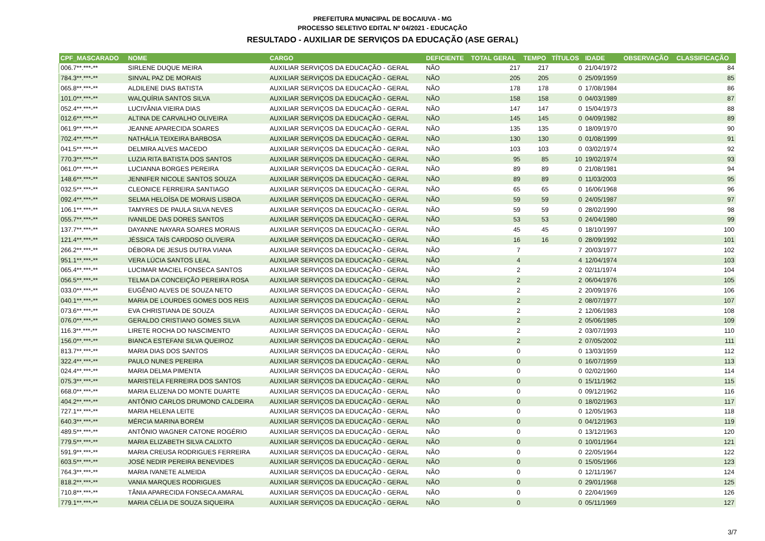PREFEITURA MUNICIPAL DE BOCAIUVA - MG
PROCESSO SELETIVO EDITAL Nº 04/2021 - EDUCAÇÃO
RESULTADO - AUXILIAR DE SERVIÇOS DA EDUCAÇÃO (ASE GERAL)
| CPF_MASCARADO | NOME | CARGO | DEFICIENTE | TOTAL GERAL | TEMPO | TÍTULOS | IDADE | OBSERVAÇÃO | CLASSIFICAÇÃO |
| --- | --- | --- | --- | --- | --- | --- | --- | --- | --- |
| 006.7**.***-** | SIRLENE DUQUE MEIRA | AUXILIAR SERVIÇOS DA EDUCAÇÃO - GERAL | NÃO | 217 | 217 | 0 | 21/04/1972 | | 84 |
| 784.3**.***-** | SINVAL PAZ DE MORAIS | AUXILIAR SERVIÇOS DA EDUCAÇÃO - GERAL | NÃO | 205 | 205 | 0 | 25/09/1959 | | 85 |
| 065.8**.***-** | ALDILENE DIAS BATISTA | AUXILIAR SERVIÇOS DA EDUCAÇÃO - GERAL | NÃO | 178 | 178 | 0 | 17/08/1984 | | 86 |
| 101.0**.***-** | WALQUÍRIA SANTOS SILVA | AUXILIAR SERVIÇOS DA EDUCAÇÃO - GERAL | NÃO | 158 | 158 | 0 | 04/03/1989 | | 87 |
| 052.4**.***-** | LUCIVÂNIA VIEIRA DIAS | AUXILIAR SERVIÇOS DA EDUCAÇÃO - GERAL | NÃO | 147 | 147 | 0 | 15/04/1973 | | 88 |
| 012.6**.***-** | ALTINA DE CARVALHO OLIVEIRA | AUXILIAR SERVIÇOS DA EDUCAÇÃO - GERAL | NÃO | 145 | 145 | 0 | 04/09/1982 | | 89 |
| 061.9**.***-** | JEANNE APARECIDA SOARES | AUXILIAR SERVIÇOS DA EDUCAÇÃO - GERAL | NÃO | 135 | 135 | 0 | 18/09/1970 | | 90 |
| 702.4**.***-** | NATHÁLIA TEIXEIRA BARBOSA | AUXILIAR SERVIÇOS DA EDUCAÇÃO - GERAL | NÃO | 130 | 130 | 0 | 01/08/1999 | | 91 |
| 041.5**.***-** | DELMIRA ALVES MACEDO | AUXILIAR SERVIÇOS DA EDUCAÇÃO - GERAL | NÃO | 103 | 103 | 0 | 03/02/1974 | | 92 |
| 770.3**.***-** | LUZIA RITA BATISTA DOS SANTOS | AUXILIAR SERVIÇOS DA EDUCAÇÃO - GERAL | NÃO | 95 | 85 | 10 | 19/02/1974 | | 93 |
| 061.0**.***-** | LUCIANNA BORGES PEREIRA | AUXILIAR SERVIÇOS DA EDUCAÇÃO - GERAL | NÃO | 89 | 89 | 0 | 21/08/1981 | | 94 |
| 148.6**.***-** | JENNIFER NICOLE SANTOS SOUZA | AUXILIAR SERVIÇOS DA EDUCAÇÃO - GERAL | NÃO | 89 | 89 | 0 | 11/03/2003 | | 95 |
| 032.5**.***-** | CLEONICE FERREIRA SANTIAGO | AUXILIAR SERVIÇOS DA EDUCAÇÃO - GERAL | NÃO | 65 | 65 | 0 | 16/06/1968 | | 96 |
| 092.4**.***-** | SELMA HELOÍSA DE MORAIS LISBOA | AUXILIAR SERVIÇOS DA EDUCAÇÃO - GERAL | NÃO | 59 | 59 | 0 | 24/05/1987 | | 97 |
| 106.1**.***-** | TAMYRES DE PAULA SILVA NEVES | AUXILIAR SERVIÇOS DA EDUCAÇÃO - GERAL | NÃO | 59 | 59 | 0 | 28/02/1990 | | 98 |
| 055.7**.***-** | IVANILDE DAS DORES SANTOS | AUXILIAR SERVIÇOS DA EDUCAÇÃO - GERAL | NÃO | 53 | 53 | 0 | 24/04/1980 | | 99 |
| 137.7**.***-** | DAYANNE NAYARA SOARES MORAIS | AUXILIAR SERVIÇOS DA EDUCAÇÃO - GERAL | NÃO | 45 | 45 | 0 | 18/10/1997 | | 100 |
| 121.4**.***-** | JÉSSICA TAÍS CARDOSO OLIVEIRA | AUXILIAR SERVIÇOS DA EDUCAÇÃO - GERAL | NÃO | 16 | 16 | 0 | 28/09/1992 | | 101 |
| 266.2**.***-** | DÉBORA DE JESUS DUTRA VIANA | AUXILIAR SERVIÇOS DA EDUCAÇÃO - GERAL | NÃO | 7 | | 7 | 20/03/1977 | | 102 |
| 951.1**.***-** | VERA LÚCIA SANTOS LEAL | AUXILIAR SERVIÇOS DA EDUCAÇÃO - GERAL | NÃO | 4 | | 4 | 12/04/1974 | | 103 |
| 065.4**.***-** | LUCIMAR MACIEL FONSECA SANTOS | AUXILIAR SERVIÇOS DA EDUCAÇÃO - GERAL | NÃO | 2 | | 2 | 02/11/1974 | | 104 |
| 056.5**.***-** | TELMA DA CONCEIÇÃO PEREIRA ROSA | AUXILIAR SERVIÇOS DA EDUCAÇÃO - GERAL | NÃO | 2 | | 2 | 06/04/1976 | | 105 |
| 033.0**.***-** | EUGÊNIO ALVES DE SOUZA NETO | AUXILIAR SERVIÇOS DA EDUCAÇÃO - GERAL | NÃO | 2 | | 2 | 20/09/1976 | | 106 |
| 040.1**.***-** | MARIA DE LOURDES GOMES DOS REIS | AUXILIAR SERVIÇOS DA EDUCAÇÃO - GERAL | NÃO | 2 | | 2 | 08/07/1977 | | 107 |
| 073.6**.***-** | EVA CHRISTIANA DE SOUZA | AUXILIAR SERVIÇOS DA EDUCAÇÃO - GERAL | NÃO | 2 | | 2 | 12/06/1983 | | 108 |
| 076.0**.***-** | GERALDO CRISTIANO GOMES SILVA | AUXILIAR SERVIÇOS DA EDUCAÇÃO - GERAL | NÃO | 2 | | 2 | 05/06/1985 | | 109 |
| 116.3**.***-** | LIRETE ROCHA DO NASCIMENTO | AUXILIAR SERVIÇOS DA EDUCAÇÃO - GERAL | NÃO | 2 | | 2 | 03/07/1993 | | 110 |
| 156.0**.***-** | BIANCA ESTEFANI SILVA QUEIROZ | AUXILIAR SERVIÇOS DA EDUCAÇÃO - GERAL | NÃO | 2 | | 2 | 07/05/2002 | | 111 |
| 813.7**.***-** | MARIA DIAS DOS SANTOS | AUXILIAR SERVIÇOS DA EDUCAÇÃO - GERAL | NÃO | 0 | | 0 | 13/03/1959 | | 112 |
| 322.4**.***-** | PAULO NUNES PEREIRA | AUXILIAR SERVIÇOS DA EDUCAÇÃO - GERAL | NÃO | 0 | | 0 | 16/07/1959 | | 113 |
| 024.4**.***-** | MARIA DELMA PIMENTA | AUXILIAR SERVIÇOS DA EDUCAÇÃO - GERAL | NÃO | 0 | | 0 | 02/02/1960 | | 114 |
| 075.3**.***-** | MARISTELA FERREIRA DOS SANTOS | AUXILIAR SERVIÇOS DA EDUCAÇÃO - GERAL | NÃO | 0 | | 0 | 15/11/1962 | | 115 |
| 668.0**.***-** | MARIA ELIZENA DO MONTE DUARTE | AUXILIAR SERVIÇOS DA EDUCAÇÃO - GERAL | NÃO | 0 | | 0 | 09/12/1962 | | 116 |
| 404.2**.***-** | ANTÔNIO CARLOS DRUMOND CALDEIRA | AUXILIAR SERVIÇOS DA EDUCAÇÃO - GERAL | NÃO | 0 | | 0 | 18/02/1963 | | 117 |
| 727.1**.***-** | MARIA HELENA LEITE | AUXILIAR SERVIÇOS DA EDUCAÇÃO - GERAL | NÃO | 0 | | 0 | 12/05/1963 | | 118 |
| 640.3**.***-** | MÉRCIA MARINA BORÉM | AUXILIAR SERVIÇOS DA EDUCAÇÃO - GERAL | NÃO | 0 | | 0 | 04/12/1963 | | 119 |
| 489.5**.***-** | ANTÔNIO WAGNER CATONE ROGÉRIO | AUXILIAR SERVIÇOS DA EDUCAÇÃO - GERAL | NÃO | 0 | | 0 | 13/12/1963 | | 120 |
| 779.5**.***-** | MARIA ELIZABETH SILVA CALIXTO | AUXILIAR SERVIÇOS DA EDUCAÇÃO - GERAL | NÃO | 0 | | 0 | 10/01/1964 | | 121 |
| 591.9**.***-** | MARIA CREUSA RODRIGUES FERREIRA | AUXILIAR SERVIÇOS DA EDUCAÇÃO - GERAL | NÃO | 0 | | 0 | 22/05/1964 | | 122 |
| 603.5**.***-** | JOSÉ NEDIR PEREIRA BENEVIDES | AUXILIAR SERVIÇOS DA EDUCAÇÃO - GERAL | NÃO | 0 | | 0 | 15/05/1966 | | 123 |
| 764.3**.***-** | MARIA IVANETE ALMEIDA | AUXILIAR SERVIÇOS DA EDUCAÇÃO - GERAL | NÃO | 0 | | 0 | 12/11/1967 | | 124 |
| 818.2**.***-** | VANIA MARQUES RODRIGUES | AUXILIAR SERVIÇOS DA EDUCAÇÃO - GERAL | NÃO | 0 | | 0 | 29/01/1968 | | 125 |
| 710.8**.***-** | TÂNIA APARECIDA FONSECA AMARAL | AUXILIAR SERVIÇOS DA EDUCAÇÃO - GERAL | NÃO | 0 | | 0 | 22/04/1969 | | 126 |
| 779.1**.***-** | MARIA CÉLIA DE SOUZA SIQUEIRA | AUXILIAR SERVIÇOS DA EDUCAÇÃO - GERAL | NÃO | 0 | | 0 | 05/11/1969 | | 127 |
3/7